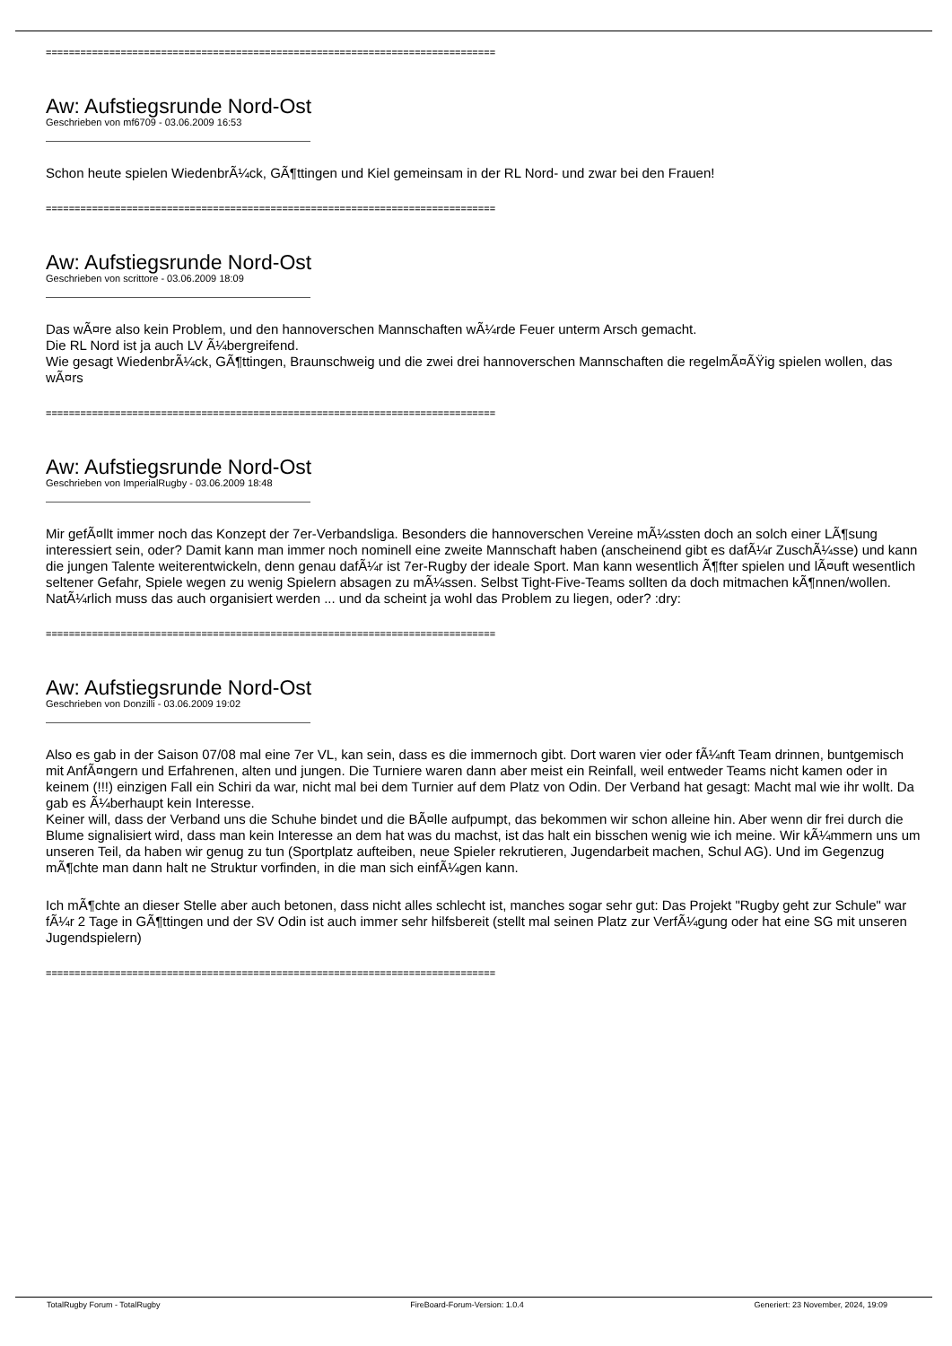==============================================================================
Aw: Aufstiegsrunde Nord-Ost
Geschrieben von mf6709 - 03.06.2009 16:53
Schon heute spielen WiedenbrÃ¼ck, GÃ¶ttingen und Kiel gemeinsam in der RL Nord- und zwar bei den Frauen!
==============================================================================
Aw: Aufstiegsrunde Nord-Ost
Geschrieben von scrittore - 03.06.2009 18:09
Das wÃ¤re also kein Problem, und den hannoverschen Mannschaften wÃ¼rde Feuer unterm Arsch gemacht.
Die RL Nord ist ja auch LV Ã¼bergreifend.
Wie gesagt WiedenbrÃ¼ck, GÃ¶ttingen, Braunschweig und die zwei drei hannoverschen Mannschaften die regelmÃ¤ÃŸig spielen wollen, das wÃ¤rs
==============================================================================
Aw: Aufstiegsrunde Nord-Ost
Geschrieben von ImperialRugby - 03.06.2009 18:48
Mir gefÃ¤llt immer noch das Konzept der 7er-Verbandsliga. Besonders die hannoverschen Vereine mÃ¼ssten doch an solch einer LÃ¶sung interessiert sein, oder? Damit kann man immer noch nominell eine zweite Mannschaft haben (anscheinend gibt es dafÃ¼r ZuschÃ¼sse) und kann die jungen Talente weiterentwickeln, denn genau dafÃ¼r ist 7er-Rugby der ideale Sport. Man kann wesentlich Ã¶fter spielen und lÃ¤uft wesentlich seltener Gefahr, Spiele wegen zu wenig Spielern absagen zu mÃ¼ssen. Selbst Tight-Five-Teams sollten da doch mitmachen kÃ¶nnen/wollen.
NatÃ¼rlich muss das auch organisiert werden ... und da scheint ja wohl das Problem zu liegen, oder? :dry:
==============================================================================
Aw: Aufstiegsrunde Nord-Ost
Geschrieben von Donzilli - 03.06.2009 19:02
Also es gab in der Saison 07/08 mal eine 7er VL, kan sein, dass es die immernoch gibt. Dort waren vier oder fÃ¼nft Team drinnen, buntgemisch mit AnfÃ¤ngern und Erfahrenen, alten und jungen. Die Turniere waren dann aber meist ein Reinfall, weil entweder Teams nicht kamen oder in keinem (!!!) einzigen Fall ein Schiri da war, nicht mal bei dem Turnier auf dem Platz von Odin. Der Verband hat gesagt: Macht mal wie ihr wollt. Da gab es Ã¼berhaupt kein Interesse.
Keiner will, dass der Verband uns die Schuhe bindet und die BÃ¤lle aufpumpt, das bekommen wir schon alleine hin. Aber wenn dir frei durch die Blume signalisiert wird, dass man kein Interesse an dem hat was du machst, ist das halt ein bisschen wenig wie ich meine. Wir kÃ¼mmern uns um unseren Teil, da haben wir genug zu tun (Sportplatz aufteiben, neue Spieler rekrutieren, Jugendarbeit machen, Schul AG). Und im Gegenzug mÃ¶chte man dann halt ne Struktur vorfinden, in die man sich einfÃ¼gen kann.
Ich mÃ¶chte an dieser Stelle aber auch betonen, dass nicht alles schlecht ist, manches sogar sehr gut: Das Projekt "Rugby geht zur Schule" war fÃ¼r 2 Tage in GÃ¶ttingen und der SV Odin ist auch immer sehr hilfsbereit (stellt mal seinen Platz zur VerfÃ¼gung oder hat eine SG mit unseren Jugendspielern)
==============================================================================
TotalRugby Forum - TotalRugby FireBoard-Forum-Version: 1.0.4 Generiert: 23 November, 2024, 19:09